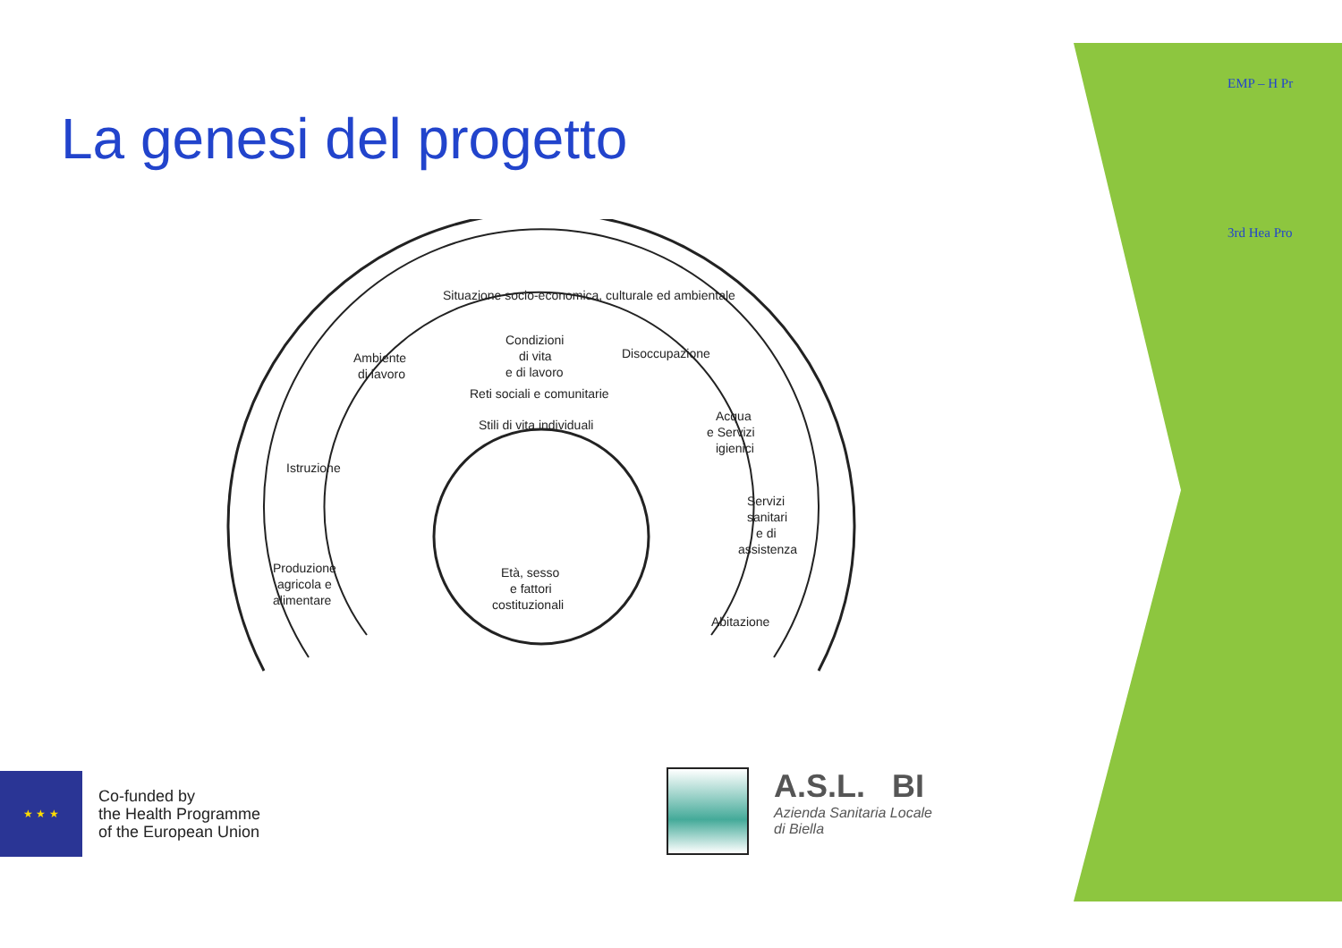La genesi del progetto
Situazione socio-economica, culturale ed ambientale
Condizioni
di vita
e di lavoro
Ambiente
di lavoro
Disoccupazione
Reti sociali e comunitarie
Stili di vita individuali
Istruzione
Acqua
e Servizi
igienici
Servizi
sanitari
e di
assistenza
Produzione
agricola e
alimentare
Abitazione
Età, sesso
e fattori
costituzionali
EMP – H Pr
3rd Hea Pro
★ ★ ★
Co-funded by
the Health Programme
of the European Union
A.S.L. BI
Azienda Sanitaria Locale
di Biella